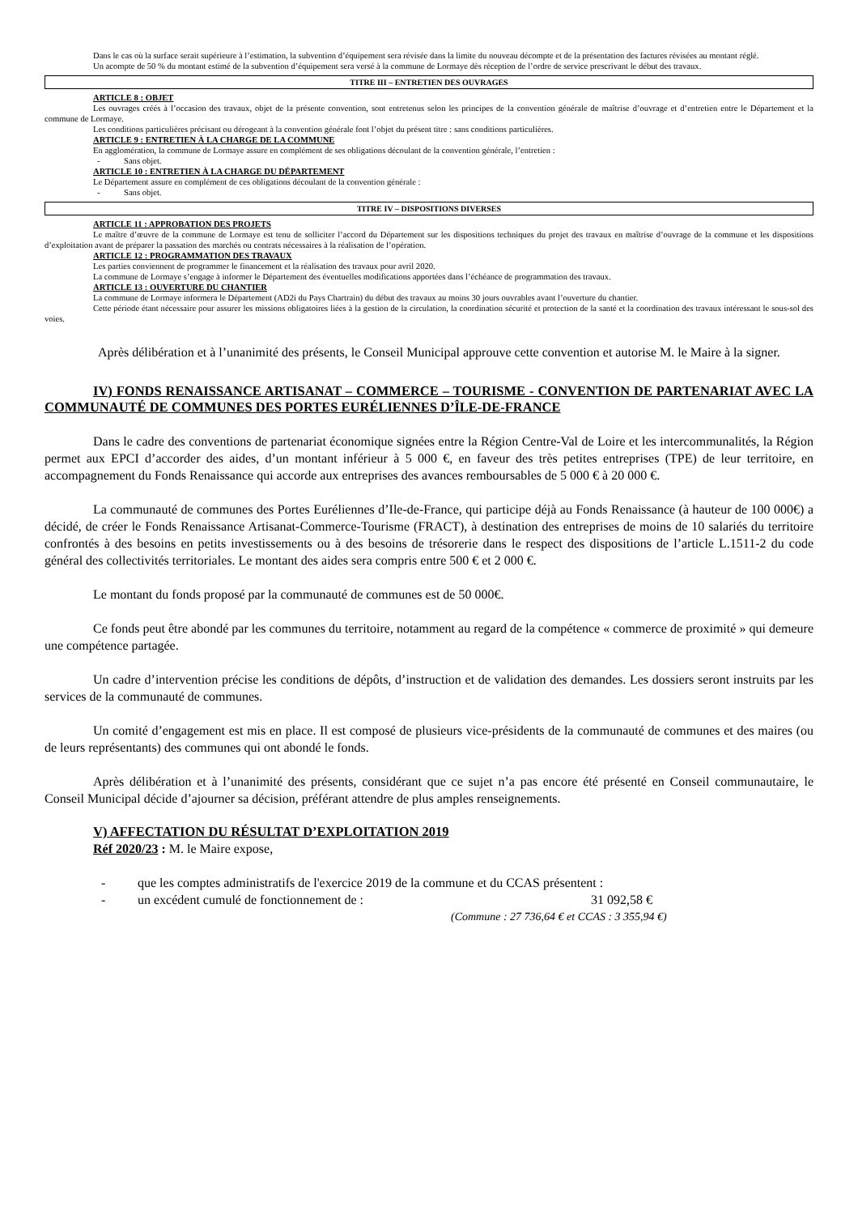Dans le cas où la surface serait supérieure à l’estimation, la subvention d’équipement sera révisée dans la limite du nouveau décompte et de la présentation des factures révisées au montant réglé.
Un acompte de 50 % du montant estimé de la subvention d’équipement sera versé à la commune de Lormaye dès réception de l’ordre de service prescrivant le début des travaux.
TITRE III – ENTRETIEN DES OUVRAGES
ARTICLE 8 : OBJET
Les ouvrages créés à l’occasion des travaux, objet de la présente convention, sont entretenus selon les principes de la convention générale de maîtrise d’ouvrage et d’entretien entre le Département et la commune de Lormaye.
Les conditions particulières précisant ou dérogeant à la convention générale font l’objet du présent titre : sans conditions particulières.
ARTICLE 9 : ENTRETIEN À LA CHARGE DE LA COMMUNE
En agglomération, la commune de Lormaye assure en complément de ses obligations découlant de la convention générale, l’entretien :
- Sans objet.
ARTICLE 10 : ENTRETIEN À LA CHARGE DU DÉPARTEMENT
Le Département assure en complément de ces obligations découlant de la convention générale :
- Sans objet.
TITRE IV – DISPOSITIONS DIVERSES
ARTICLE 11 : APPROBATION DES PROJETS
Le maître d’œuvre de la commune de Lormaye est tenu de solliciter l’accord du Département sur les dispositions techniques du projet des travaux en maîtrise d’ouvrage de la commune et les dispositions d’exploitation avant de préparer la passation des marchés ou contrats nécessaires à la réalisation de l’opération.
ARTICLE 12 : PROGRAMMATION DES TRAVAUX
Les parties conviennent de programmer le financement et la réalisation des travaux pour avril 2020.
La commune de Lormaye s’engage à informer le Département des éventuelles modifications apportées dans l’échéance de programmation des travaux.
ARTICLE 13 : OUVERTURE DU CHANTIER
La commune de Lormaye informera le Département (AD2i du Pays Chartrain) du début des travaux au moins 30 jours ouvrables avant l’ouverture du chantier.
Cette période étant nécessaire pour assurer les missions obligatoires liées à la gestion de la circulation, la coordination sécurité et protection de la santé et la coordination des travaux intéressant le sous-sol des voies.
Après délibération et à l’unanimité des présents, le Conseil Municipal approuve cette convention et autorise M. le Maire à la signer.
IV) FONDS RENAISSANCE ARTISANAT – COMMERCE – TOURISME - CONVENTION DE PARTENARIAT AVEC LA COMMUNAUTÉ DE COMMUNES DES PORTES EURÉLIENNES D’ÎLE-DE-FRANCE
Dans le cadre des conventions de partenariat économique signées entre la Région Centre-Val de Loire et les intercommunalités, la Région permet aux EPCI d’accorder des aides, d’un montant inférieur à 5 000 €, en faveur des très petites entreprises (TPE) de leur territoire, en accompagnement du Fonds Renaissance qui accorde aux entreprises des avances remboursables de 5 000 € à 20 000 €.
La communauté de communes des Portes Euréliennes d’Ile-de-France, qui participe déjà au Fonds Renaissance (à hauteur de 100 000€) a décidé, de créer le Fonds Renaissance Artisanat-Commerce-Tourisme (FRACT), à destination des entreprises de moins de 10 salariés du territoire confrontés à des besoins en petits investissements ou à des besoins de trésorerie dans le respect des dispositions de l’article L.1511-2 du code général des collectivités territoriales. Le montant des aides sera compris entre 500 € et 2 000 €.
Le montant du fonds proposé par la communauté de communes est de 50 000€.
Ce fonds peut être abondé par les communes du territoire, notamment au regard de la compétence « commerce de proximité » qui demeure une compétence partagée.
Un cadre d’intervention précise les conditions de dépôts, d’instruction et de validation des demandes. Les dossiers seront instruits par les services de la communauté de communes.
Un comité d’engagement est mis en place. Il est composé de plusieurs vice-présidents de la communauté de communes et des maires (ou de leurs représentants) des communes qui ont abondé le fonds.
Après délibération et à l’unanimité des présents, considérant que ce sujet n’a pas encore été présenté en Conseil communautaire, le Conseil Municipal décide d’ajourner sa décision, préférant attendre de plus amples renseignements.
V) AFFECTATION DU RÉSULTAT D’EXPLOITATION 2019
Réf 2020/23 : M. le Maire expose,
- que les comptes administratifs de l'exercice 2019 de la commune et du CCAS présentent :
- un excédent cumulé de fonctionnement de : 31 092,58 €
(Commune : 27 736,64 € et CCAS : 3 355,94 €)